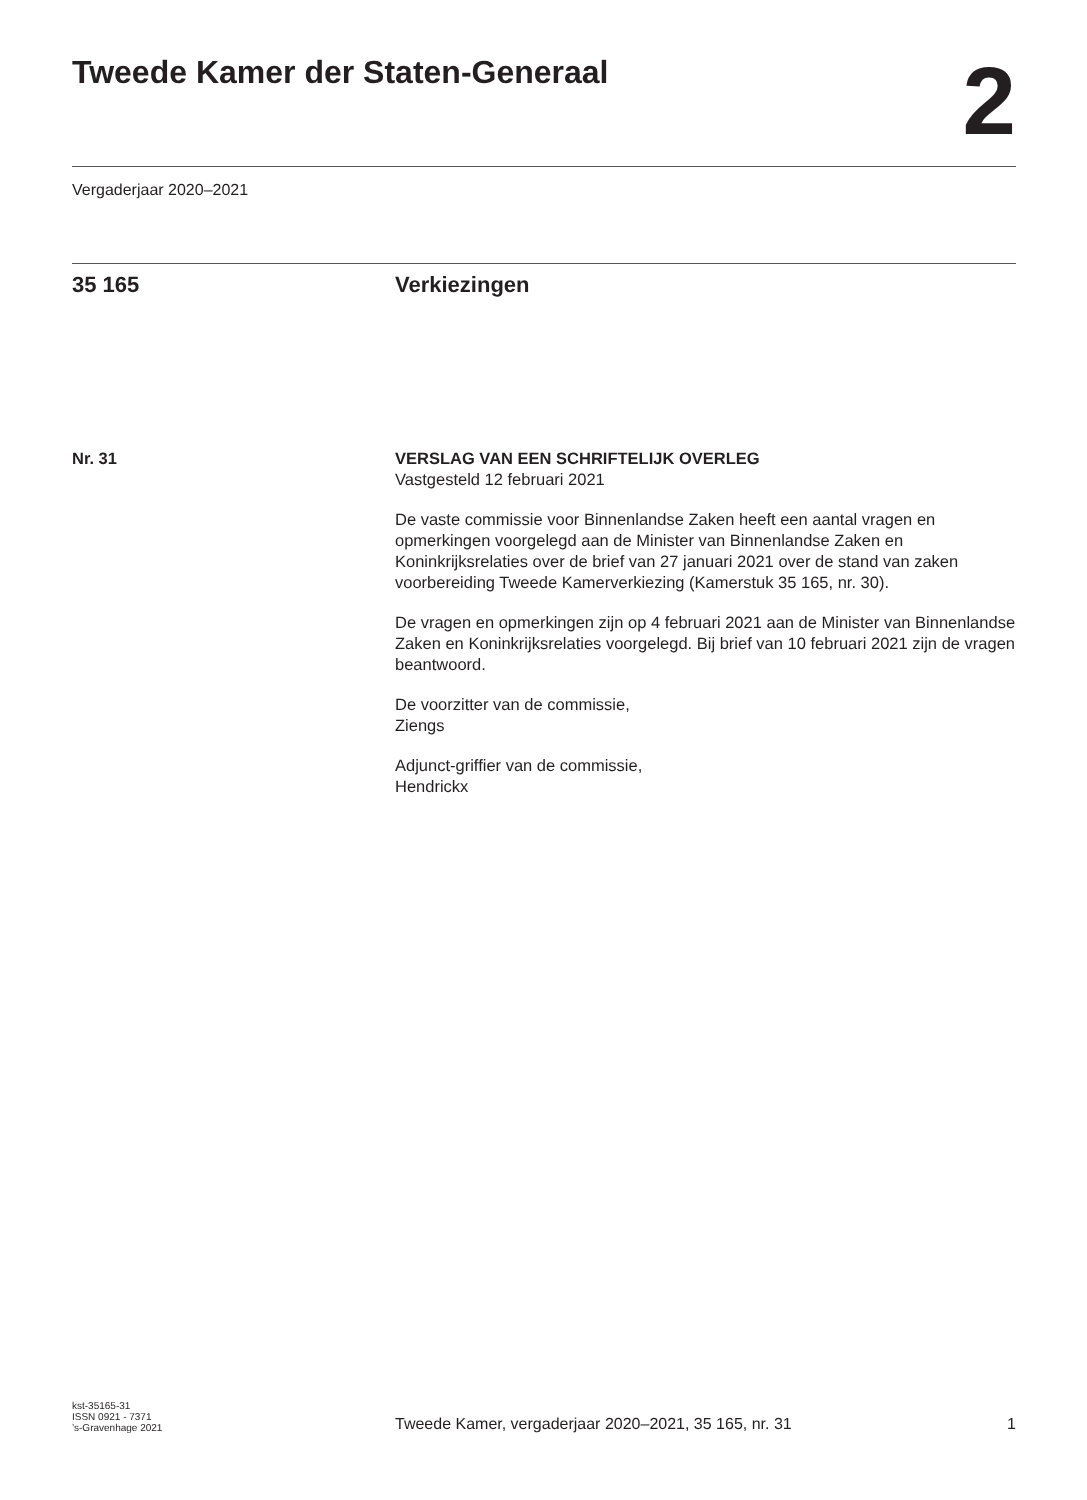Tweede Kamer der Staten-Generaal
2
Vergaderjaar 2020–2021
35 165 Verkiezingen
Nr. 31 VERSLAG VAN EEN SCHRIFTELIJK OVERLEG
Vastgesteld 12 februari 2021
De vaste commissie voor Binnenlandse Zaken heeft een aantal vragen en opmerkingen voorgelegd aan de Minister van Binnenlandse Zaken en Koninkrijksrelaties over de brief van 27 januari 2021 over de stand van zaken voorbereiding Tweede Kamerverkiezing (Kamerstuk 35 165, nr. 30).
De vragen en opmerkingen zijn op 4 februari 2021 aan de Minister van Binnenlandse Zaken en Koninkrijksrelaties voorgelegd. Bij brief van 10 februari 2021 zijn de vragen beantwoord.
De voorzitter van de commissie,
Ziengs
Adjunct-griffier van de commissie,
Hendrickx
kst-35165-31
ISSN 0921 - 7371
’s-Gravenhage 2021
Tweede Kamer, vergaderjaar 2020–2021, 35 165, nr. 31
1